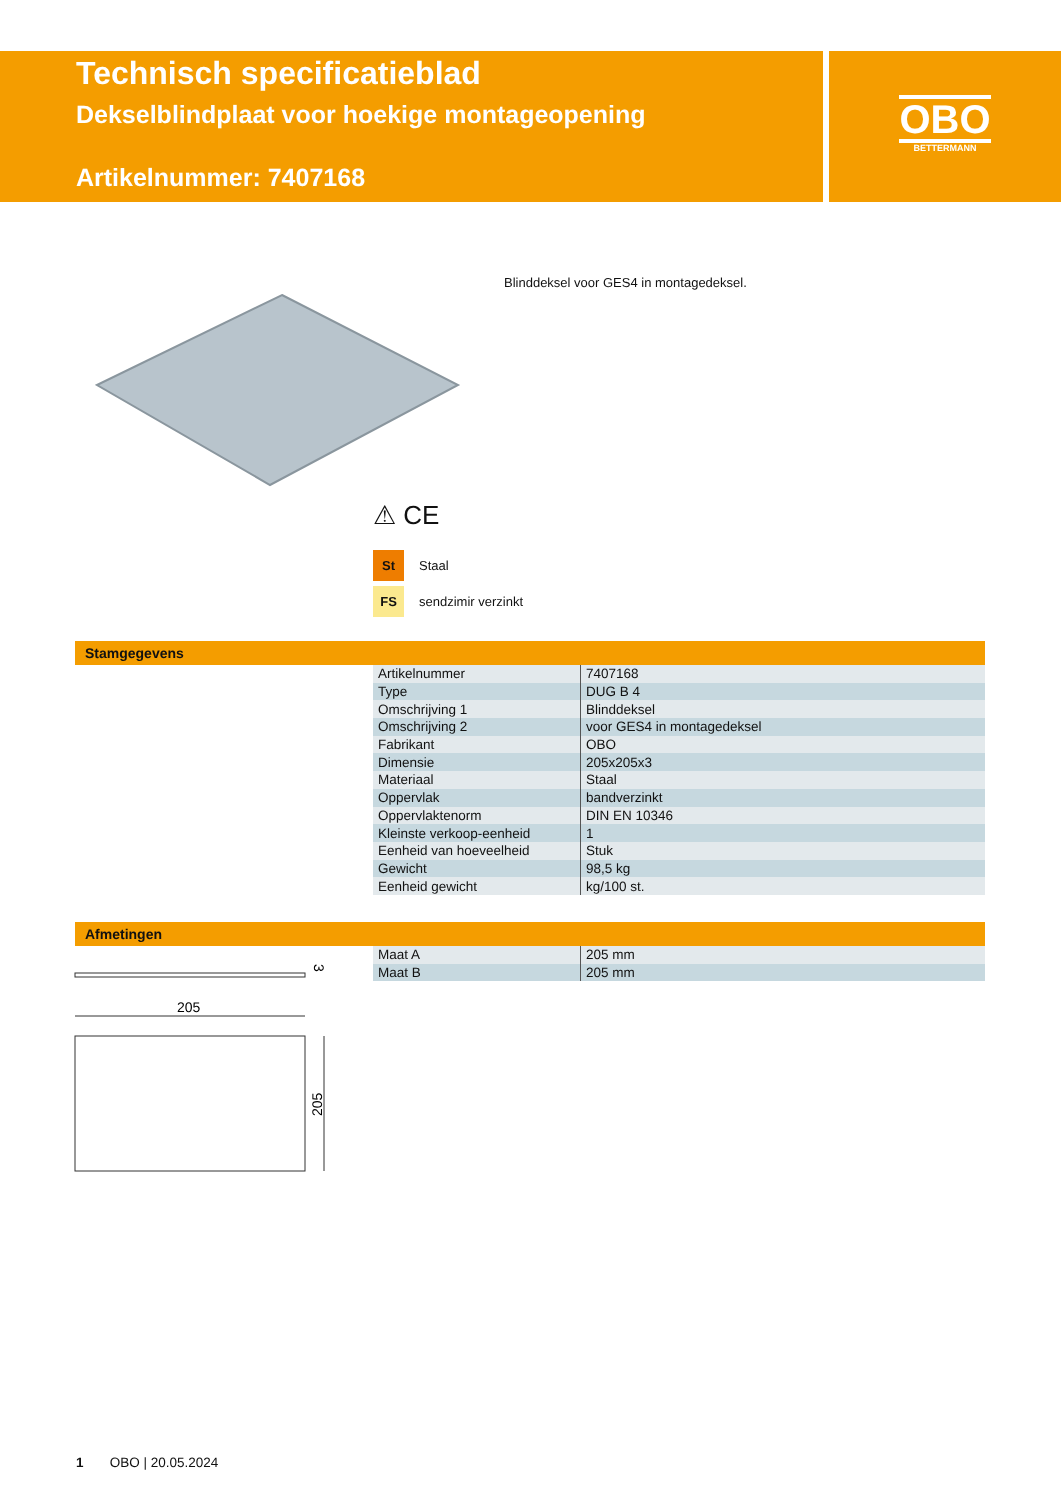Technisch specificatieblad
Dekselblindplaat voor hoekige montageopening
Artikelnummer: 7407168
OBO
BETTERMANN
Blinddeksel voor GES4 in montagedeksel.
⚠ CE
St Staal
FS sendzimir verzinkt
Stamgegevens
| Artikelnummer | 7407168 |
| Type | DUG B 4 |
| Omschrijving 1 | Blinddeksel |
| Omschrijving 2 | voor GES4 in montagedeksel |
| Fabrikant | OBO |
| Dimensie | 205x205x3 |
| Materiaal | Staal |
| Oppervlak | bandverzinkt |
| Oppervlaktenorm | DIN EN 10346 |
| Kleinste verkoop-eenheid | 1 |
| Eenheid van hoeveelheid | Stuk |
| Gewicht | 98,5 kg |
| Eenheid gewicht | kg/100 st. |
Afmetingen
| Maat A | 205 mm |
| Maat B | 205 mm |
3
205
205
1 OBO | 20.05.2024